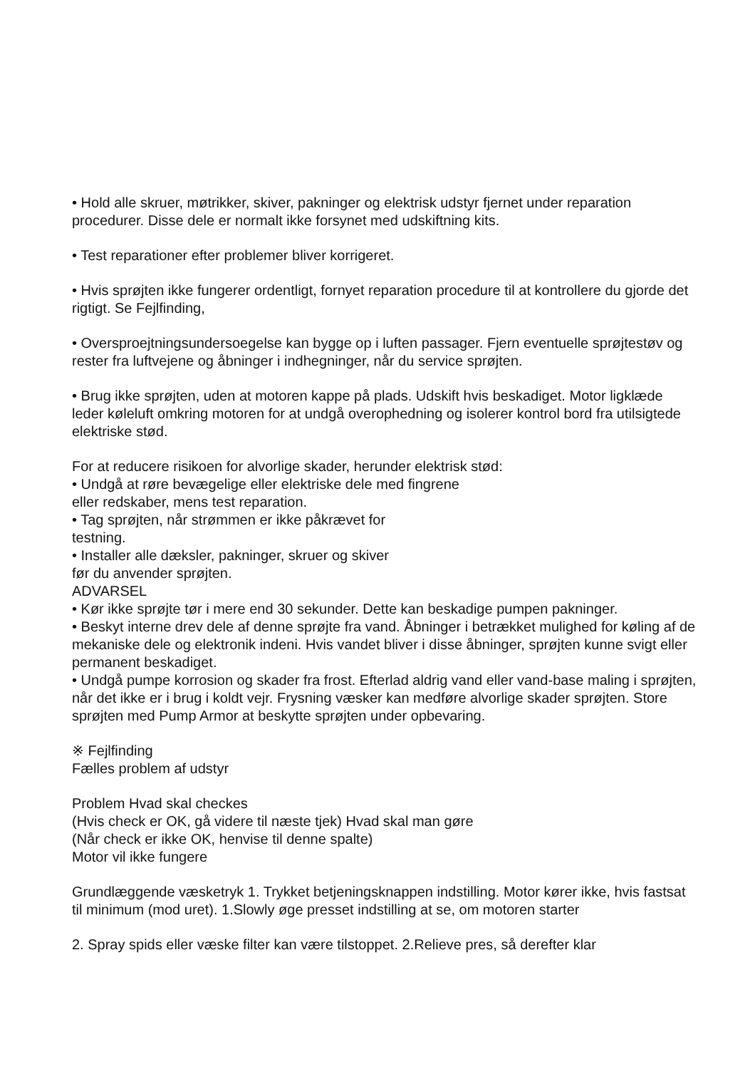• Hold alle skruer, møtrikker, skiver, pakninger og elektrisk udstyr fjernet under reparation procedurer. Disse dele er normalt ikke forsynet med udskiftning kits.
• Test reparationer efter problemer bliver korrigeret.
• Hvis sprøjten ikke fungerer ordentligt, fornyet reparation procedure til at kontrollere du gjorde det rigtigt. Se Fejlfinding,
• Oversproejtningsundersoegelse kan bygge op i luften passager. Fjern eventuelle sprøjtestøv og rester fra luftvejene og åbninger i indhegninger, når du service sprøjten.
• Brug ikke sprøjten, uden at motoren kappe på plads. Udskift hvis beskadiget. Motor ligklæde leder køleluft omkring motoren for at undgå overophedning og isolerer kontrol bord fra utilsigtede elektriske stød.
For at reducere risikoen for alvorlige skader, herunder elektrisk stød:
• Undgå at røre bevægelige eller elektriske dele med fingrene
eller redskaber, mens test reparation.
• Tag sprøjten, når strømmen er ikke påkrævet for
testning.
• Installer alle dæksler, pakninger, skruer og skiver
før du anvender sprøjten.
ADVARSEL
• Kør ikke sprøjte tør i mere end 30 sekunder. Dette kan beskadige pumpen pakninger.
• Beskyt interne drev dele af denne sprøjte fra vand. Åbninger i betrækket mulighed for køling af de mekaniske dele og elektronik indeni. Hvis vandet bliver i disse åbninger, sprøjten kunne svigt eller permanent beskadiget.
• Undgå pumpe korrosion og skader fra frost. Efterlad aldrig vand eller vand-base maling i sprøjten, når det ikke er i brug i koldt vejr. Frysning væsker kan medføre alvorlige skader sprøjten. Store sprøjten med Pump Armor at beskytte sprøjten under opbevaring.
※ Fejlfinding
Fælles problem af udstyr
Problem Hvad skal checkes
(Hvis check er OK, gå videre til næste tjek) Hvad skal man gøre
(Når check er ikke OK, henvise til denne spalte)
Motor vil ikke fungere
Grundlæggende væsketryk 1. Trykket betjeningsknappen indstilling. Motor kører ikke, hvis fastsat til minimum (mod uret). 1.Slowly øge presset indstilling at se, om motoren starter
2. Spray spids eller væske filter kan være tilstoppet. 2.Relieve pres, så derefter klar